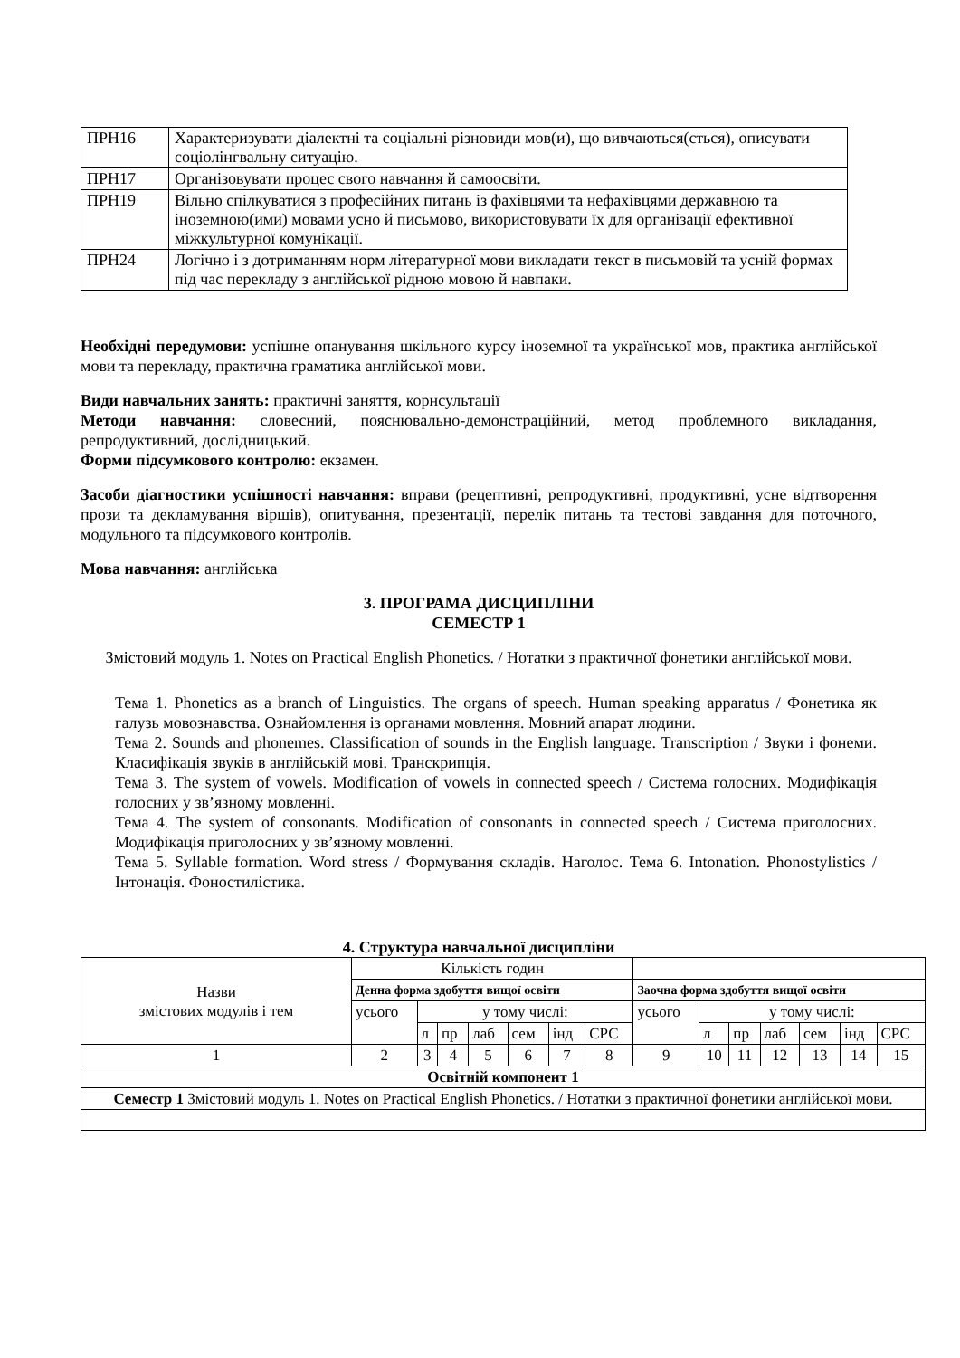| ПРН16 | Характеризувати діалектні та соціальні різновиди мов(и), що вивчаються(ється), описувати соціолінгвальну ситуацію. |
| ПРН17 | Організовувати процес свого навчання й самоосвіти. |
| ПРН19 | Вільно спілкуватися з професійних питань із фахівцями та нефахівцями державною та іноземною(ими) мовами усно й письмово, використовувати їх для організації ефективної міжкультурної комунікації. |
| ПРН24 | Логічно і з дотриманням норм літературної мови викладати текст в письмовій та усній формах під час перекладу з англійської рідною мовою й навпаки. |
Необхідні передумови: успішне опанування шкільного курсу іноземної та української мов, практика англійської мови та перекладу, практична граматика англійської мови.
Види навчальних занять: практичні заняття, корнсультації
Методи навчання: словесний, пояснювально-демонстраційний, метод проблемного викладання, репродуктивний, дослідницький.
Форми підсумкового контролю: екзамен.
Засоби діагностики успішності навчання: вправи (рецептивні, репродуктивні, продуктивні, усне відтворення прози та декламування віршів), опитування, презентації, перелік питань та тестові завдання для поточного, модульного та підсумкового контролів.
Мова навчання: англійська
3. ПРОГРАМА ДИСЦИПЛІНИ
СЕМЕСТР 1
Змістовий модуль 1. Notes on Practical English Phonetics. / Нотатки з практичної фонетики англійської мови.
Тема 1. Phonetics as a branch of Linguistics. The organs of speech. Human speaking apparatus / Фонетика як галузь мовознавства. Ознайомлення із органами мовлення. Мовний апарат людини.
Тема 2. Sounds and phonemes. Classification of sounds in the English language. Transcription / Звуки і фонеми. Класифікація звуків в англійській мові. Транскрипція.
Тема 3. The system of vowels. Modification of vowels in connected speech / Система голосних. Модифікація голосних у зв’язному мовленні.
Тема 4. The system of consonants. Modification of consonants in connected speech / Система приголосних. Модифікація приголосних у зв’язному мовленні.
Тема 5. Syllable formation. Word stress / Формування складів. Наголос. Тема 6. Intonation. Phonostylistics / Інтонація. Фоностилістика.
4. Структура навчальної дисципліни
| Назви змістових модулів і тем | Кількість годин | | | | | | | | | | | | | |
| | Денна форма здобуття вищої освіти | | | | | | | Заочна форма здобуття вищої освіти | | | | | | |
| | усього | у тому числі: | | | | | | усього | у тому числі: | | | | | |
| | | л | пр | лаб | сем | інд | СРС | | л | пр | лаб | сем | інд | СРС |
| 1 | 2 | 3 | 4 | 5 | 6 | 7 | 8 | 9 | 10 | 11 | 12 | 13 | 14 | 15 |
| Освітній компонент 1 | | | | | | | | | | | | | | |
| Семестр 1 Змістовий модуль 1. Notes on Practical English Phonetics. / Нотатки з практичної фонетики англійської мови. | | | | | | | | | | | | | | |